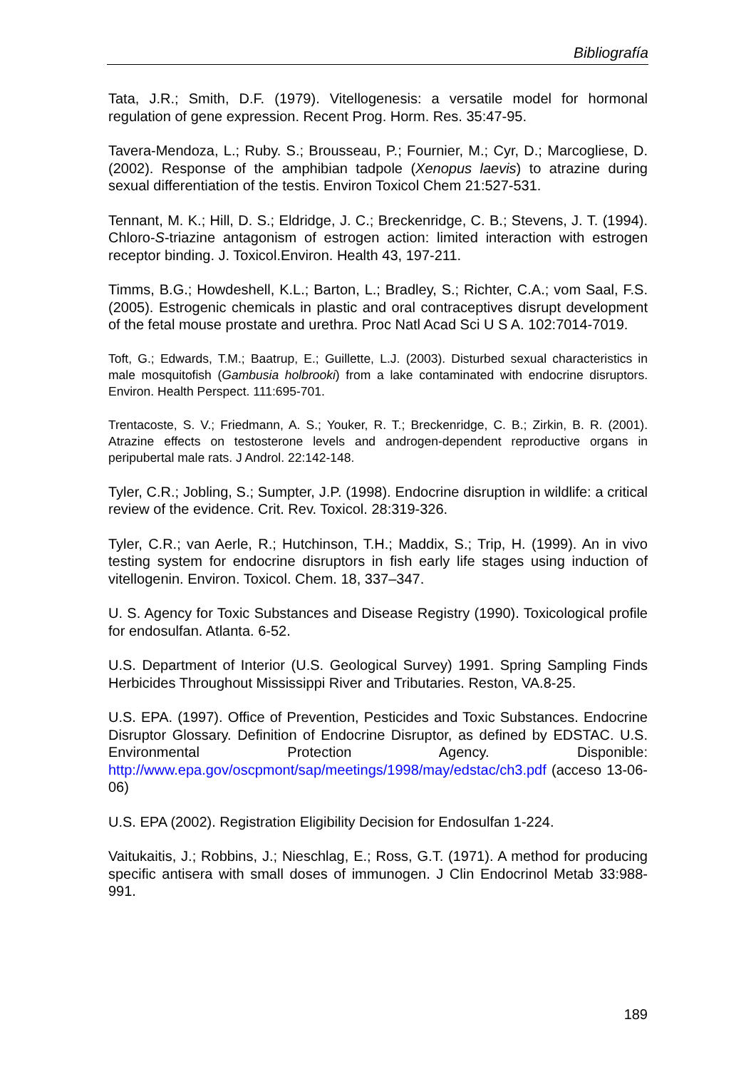Bibliografía
Tata, J.R.; Smith, D.F. (1979). Vitellogenesis: a versatile model for hormonal regulation of gene expression. Recent Prog. Horm. Res. 35:47-95.
Tavera-Mendoza, L.; Ruby. S.; Brousseau, P.; Fournier, M.; Cyr, D.; Marcogliese, D. (2002). Response of the amphibian tadpole (Xenopus laevis) to atrazine during sexual differentiation of the testis. Environ Toxicol Chem 21:527-531.
Tennant, M. K.; Hill, D. S.; Eldridge, J. C.; Breckenridge, C. B.; Stevens, J. T. (1994). Chloro-S-triazine antagonism of estrogen action: limited interaction with estrogen receptor binding. J. Toxicol.Environ. Health 43, 197-211.
Timms, B.G.; Howdeshell, K.L.; Barton, L.; Bradley, S.; Richter, C.A.; vom Saal, F.S. (2005). Estrogenic chemicals in plastic and oral contraceptives disrupt development of the fetal mouse prostate and urethra. Proc Natl Acad Sci U S A. 102:7014-7019.
Toft, G.; Edwards, T.M.; Baatrup, E.; Guillette, L.J. (2003). Disturbed sexual characteristics in male mosquitofish (Gambusia holbrooki) from a lake contaminated with endocrine disruptors. Environ. Health Perspect. 111:695-701.
Trentacoste, S. V.; Friedmann, A. S.; Youker, R. T.; Breckenridge, C. B.; Zirkin, B. R. (2001). Atrazine effects on testosterone levels and androgen-dependent reproductive organs in peripubertal male rats. J Androl. 22:142-148.
Tyler, C.R.; Jobling, S.; Sumpter, J.P. (1998). Endocrine disruption in wildlife: a critical review of the evidence. Crit. Rev. Toxicol. 28:319-326.
Tyler, C.R.; van Aerle, R.; Hutchinson, T.H.; Maddix, S.; Trip, H. (1999). An in vivo testing system for endocrine disruptors in fish early life stages using induction of vitellogenin. Environ. Toxicol. Chem. 18, 337–347.
U. S. Agency for Toxic Substances and Disease Registry (1990). Toxicological profile for endosulfan. Atlanta. 6-52.
U.S. Department of Interior (U.S. Geological Survey) 1991. Spring Sampling Finds Herbicides Throughout Mississippi River and Tributaries. Reston, VA.8-25.
U.S. EPA. (1997). Office of Prevention, Pesticides and Toxic Substances. Endocrine Disruptor Glossary. Definition of Endocrine Disruptor, as defined by EDSTAC. U.S. Environmental Protection Agency. Disponible: http://www.epa.gov/oscpmont/sap/meetings/1998/may/edstac/ch3.pdf (acceso 13-06-06)
U.S. EPA (2002). Registration Eligibility Decision for Endosulfan 1-224.
Vaitukaitis, J.; Robbins, J.; Nieschlag, E.; Ross, G.T. (1971). A method for producing specific antisera with small doses of immunogen. J Clin Endocrinol Metab 33:988-991.
189